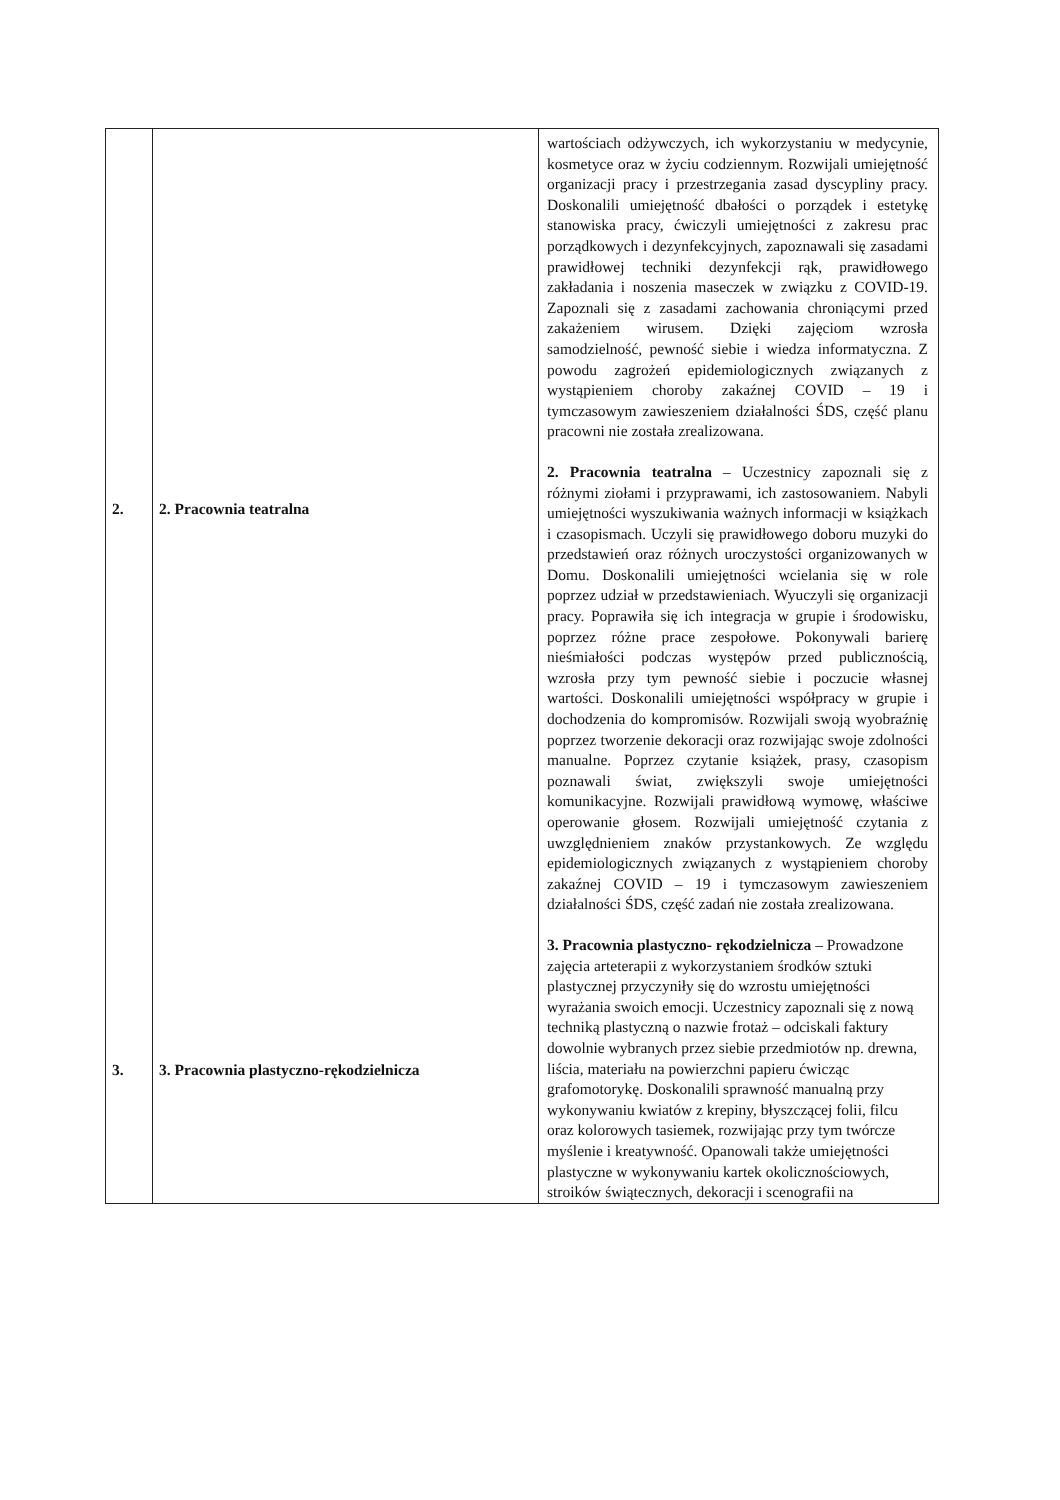| 2. 3. | 2. Pracownia teatralna 3. Pracownia plastyczno-rękodzielnicza | wartościach odżywczych, ich wykorzystaniu w medycynie, kosmetyce oraz w życiu codziennym. Rozwijali umiejętność organizacji pracy i przestrzegania zasad dyscypliny pracy. Doskonalili umiejętność dbałości o porządek i estetykę stanowiska pracy, ćwiczyli umiejętności z zakresu prac porządkowych i dezynfekcyjnych, zapoznawali się zasadami prawidłowej techniki dezynfekcji rąk, prawidłowego zakładania i noszenia maseczek w związku z COVID-19. Zapoznali się z zasadami zachowania chroniącymi przed zakażeniem wirusem. Dzięki zajęciom wzrosła samodzielność, pewność siebie i wiedza informatyczna. Z powodu zagrożeń epidemiologicznych związanych z wystąpieniem choroby zakaźnej COVID – 19 i tymczasowym zawieszeniem działalności ŚDS, część planu pracowni nie została zrealizowana. 2. Pracownia teatralna – Uczestnicy zapoznali się z różnymi ziołami i przyprawami, ich zastosowaniem. Nabyli umiejętności wyszukiwania ważnych informacji w książkach i czasopismach. Uczyli się prawidłowego doboru muzyki do przedstawień oraz różnych uroczystości organizowanych w Domu. Doskonalili umiejętności wcielania się w role poprzez udział w przedstawieniach. Wyuczyli się organizacji pracy. Poprawiła się ich integracja w grupie i środowisku, poprzez różne prace zespołowe. Pokonywali barierę nieśmiałości podczas występów przed publicznością, wzrosła przy tym pewność siebie i poczucie własnej wartości. Doskonalili umiejętności współpracy w grupie i dochodzenia do kompromisów. Rozwijali swoją wyobraźnię poprzez tworzenie dekoracji oraz rozwijając swoje zdolności manualne. Poprzez czytanie książek, prasy, czasopism poznawali świat, zwiększyli swoje umiejętności komunikacyjne. Rozwijali prawidłową wymowę, właściwe operowanie głosem. Rozwijali umiejętność czytania z uwzględnieniem znaków przystankowych. Ze względu epidemiologicznych związanych z wystąpieniem choroby zakaźnej COVID – 19 i tymczasowym zawieszeniem działalności ŚDS, część zadań nie została zrealizowana. 3. Pracownia plastyczno- rękodzielnicza – Prowadzone zajęcia arteterapii z wykorzystaniem środków sztuki plastycznej przyczyniły się do wzrostu umiejętności wyrażania swoich emocji. Uczestnicy zapoznali się z nową techniką plastyczną o nazwie frotaż – odciskali faktury dowolnie wybranych przez siebie przedmiotów np. drewna, liścia, materiału na powierzchni papieru ćwicząc grafomotorykę. Doskonalili sprawność manualną przy wykonywaniu kwiatów z krepiny, błyszczącej folii, filcu oraz kolorowych tasiemek, rozwijając przy tym twórcze myślenie i kreatywność. Opanowali także umiejętności plastyczne w wykonywaniu kartek okolicznościowych, stroików świątecznych, dekoracji i scenografii na |